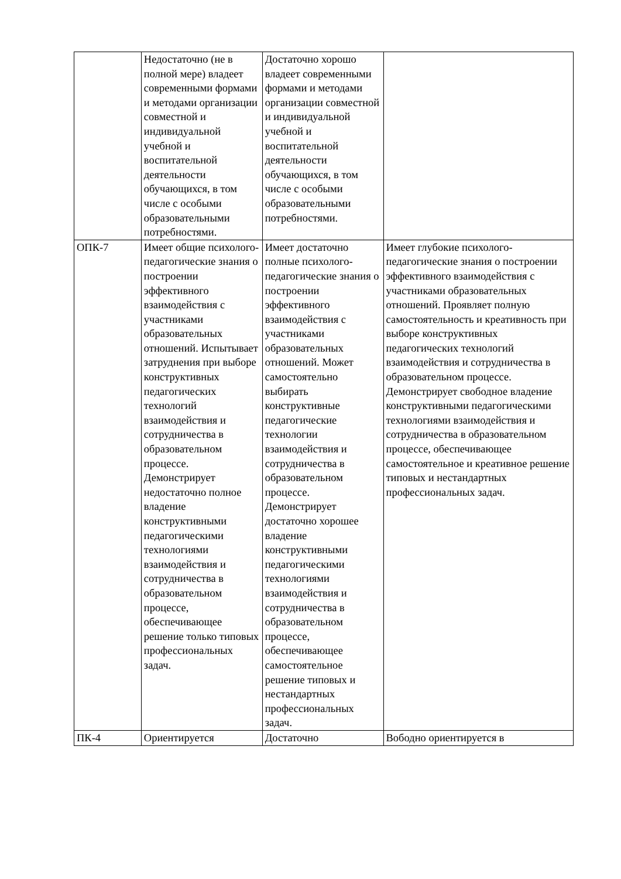| | Недостаточно (не в полной мере) владеет современными формами и методами организации совместной и индивидуальной учебной и воспитательной деятельности обучающихся, в том числе с особыми образовательными потребностями. | Достаточно хорошо владеет современными формами и методами организации совместной и индивидуальной учебной и воспитательной деятельности обучающихся, в том числе с особыми образовательными потребностями. | |
| ОПК-7 | Имеет общие психолого-педагогические знания о построении эффективного взаимодействия с участниками образовательных отношений. Испытывает затруднения при выборе конструктивных педагогических технологий взаимодействия и сотрудничества в образовательном процессе. Демонстрирует недостаточно полное владение конструктивными педагогическими технологиями взаимодействия и сотрудничества в образовательном процессе, обеспечивающее решение только типовых профессиональных задач. | Имеет достаточно полные психолого-педагогические знания о построении эффективного взаимодействия с участниками образовательных отношений. Может самостоятельно выбирать конструктивные педагогические технологии взаимодействия и сотрудничества в образовательном процессе. Демонстрирует достаточно хорошее владение конструктивными педагогическими технологиями взаимодействия и сотрудничества в образовательном процессе, обеспечивающее самостоятельное решение типовых и нестандартных профессиональных задач. | Имеет глубокие психолого-педагогические знания о построении эффективного взаимодействия с участниками образовательных отношений. Проявляет полную самостоятельность и креативность при выборе конструктивных педагогических технологий взаимодействия и сотрудничества в образовательном процессе. Демонстрирует свободное владение конструктивными педагогическими технологиями взаимодействия и сотрудничества в образовательном процессе, обеспечивающее самостоятельное и креативное решение типовых и нестандартных профессиональных задач. |
| ПК-4 | Ориентируется | Достаточно | Вободно ориентируется в |